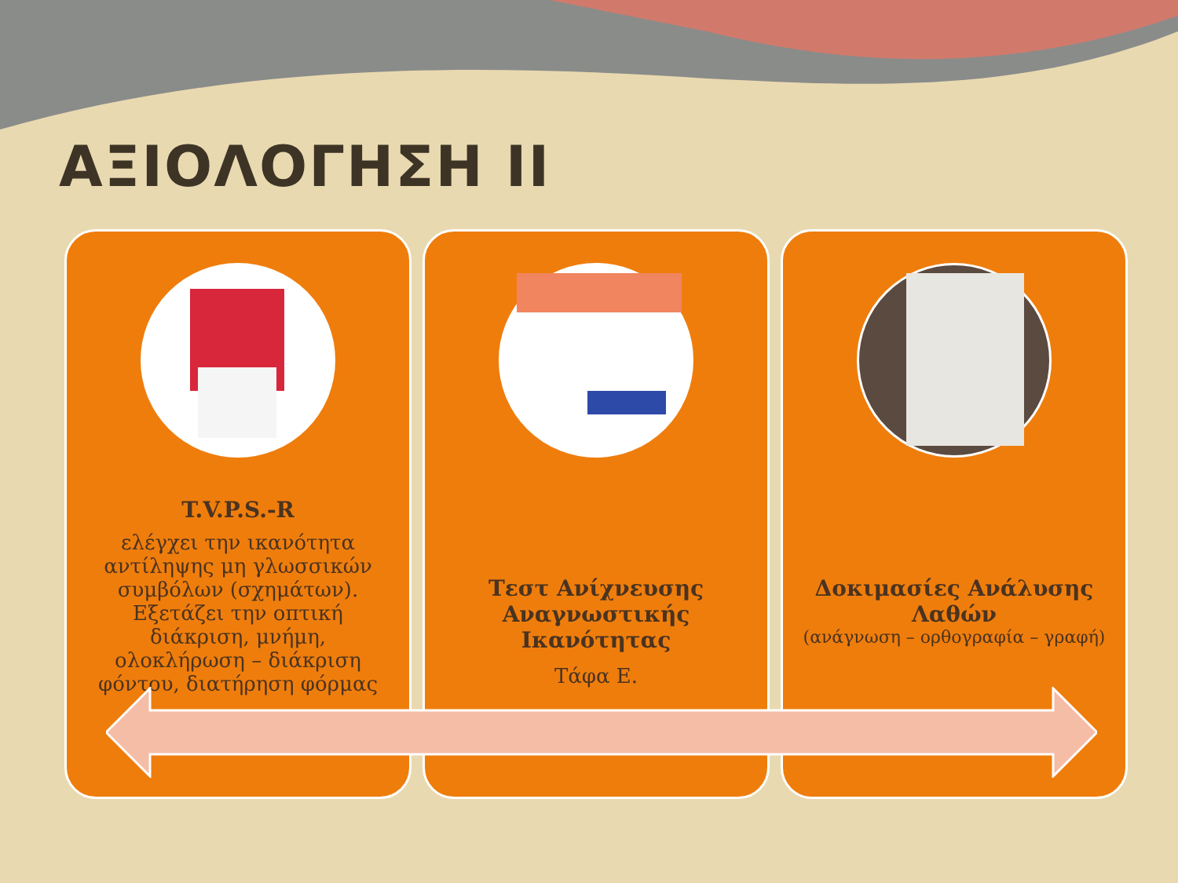ΑΞΙΟΛΟΓΗΣΗ ΙΙ
T.V.P.S.-R
ελέγχει την ικανότητα αντίληψης μη γλωσσικών συμβόλων (σχημάτων). Εξετάζει την οπτική διάκριση, μνήμη, ολοκλήρωση – διάκριση φόντου, διατήρηση φόρμας
Τεστ Ανίχνευσης Αναγνωστικής Ικανότητας
Τάφα Ε.
Δοκιμασίες Ανάλυσης Λαθών
(ανάγνωση – ορθογραφία – γραφή)